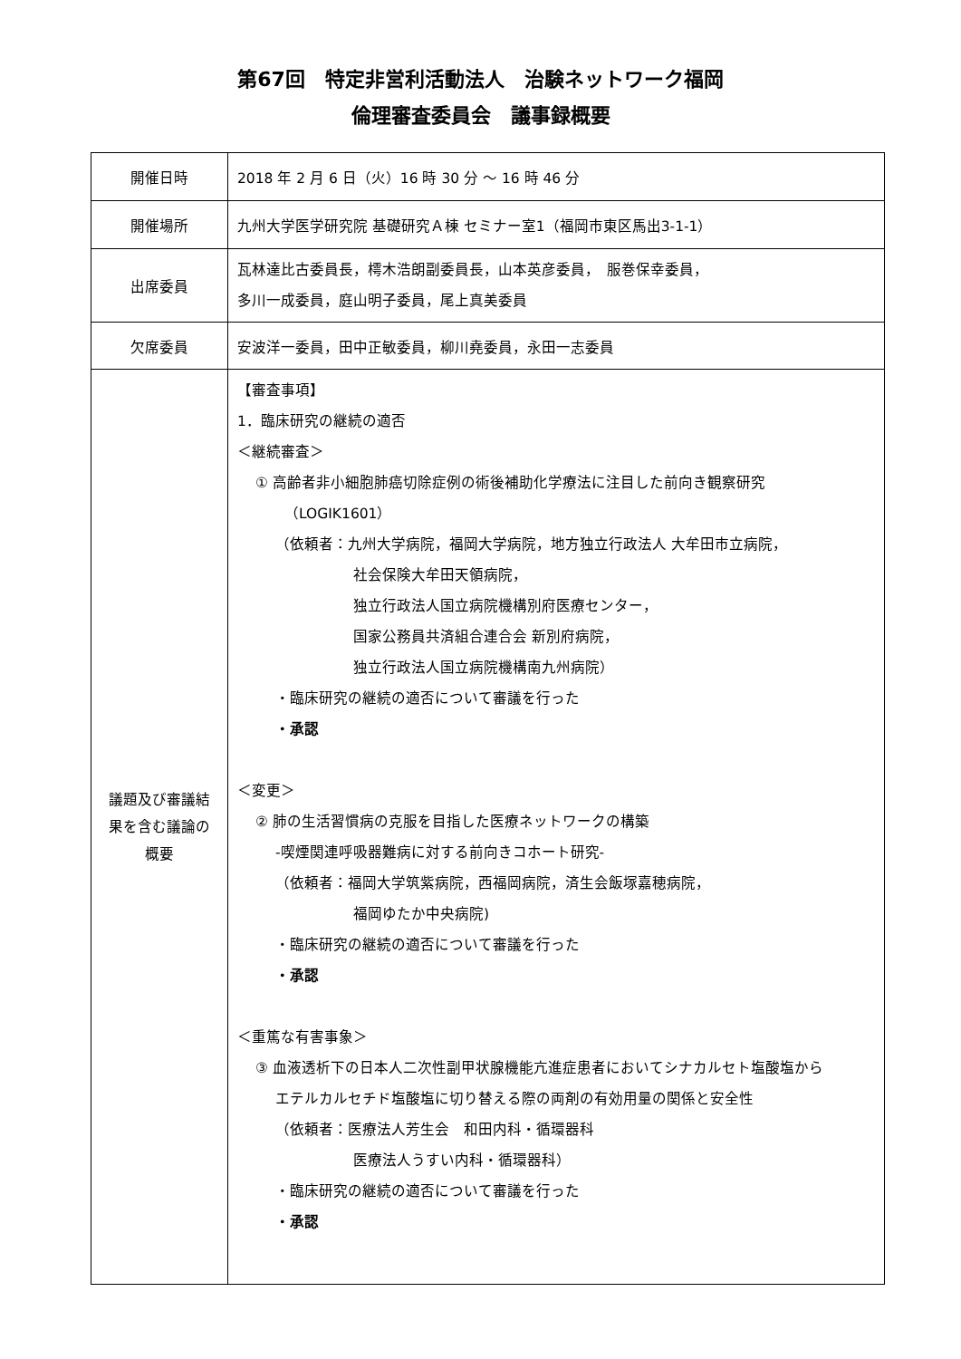第67回　特定非営利活動法人　治験ネットワーク福岡
倫理審査委員会　議事録概要
| 開催日時 | 2018 年 2 月 6 日（火）16 時 30 分 ～ 16 時 46 分 |
| 開催場所 | 九州大学医学研究院 基礎研究Ａ棟 セミナー室1（福岡市東区馬出3-1-1） |
| 出席委員 | 瓦林達比古委員長，樗木浩朗副委員長，山本英彦委員， 服巻保幸委員， 多川一成委員，庭山明子委員，尾上真美委員 |
| 欠席委員 | 安波洋一委員，田中正敏委員，柳川堯委員，永田一志委員 |
| 議題及び審議結 果を含む議論の 概要 | 【審査事項】 1．臨床研究の継続の適否 ＜継続審査＞ ① 高齢者非小細胞肺癌切除症例の術後補助化学療法に注目した前向き観察研究 （LOGIK1601） （依頼者：九州大学病院，福岡大学病院，地方独立行政法人 大牟田市立病院， 社会保険大牟田天領病院， 独立行政法人国立病院機構別府医療センター， 国家公務員共済組合連合会 新別府病院， 独立行政法人国立病院機構南九州病院） ・臨床研究の継続の適否について審議を行った ・承認 ＜変更＞ ② 肺の生活習慣病の克服を目指した医療ネットワークの構築 -喫煙関連呼吸器難病に対する前向きコホート研究- （依頼者：福岡大学筑紫病院，西福岡病院，済生会飯塚嘉穂病院， 福岡ゆたか中央病院) ・臨床研究の継続の適否について審議を行った ・承認 ＜重篤な有害事象＞ ③ 血液透析下の日本人二次性副甲状腺機能亢進症患者においてシナカルセト塩酸塩から エテルカルセチド塩酸塩に切り替える際の両剤の有効用量の関係と安全性 （依頼者：医療法人芳生会 和田内科・循環器科 医療法人うすい内科・循環器科） ・臨床研究の継続の適否について審議を行った ・承認 |